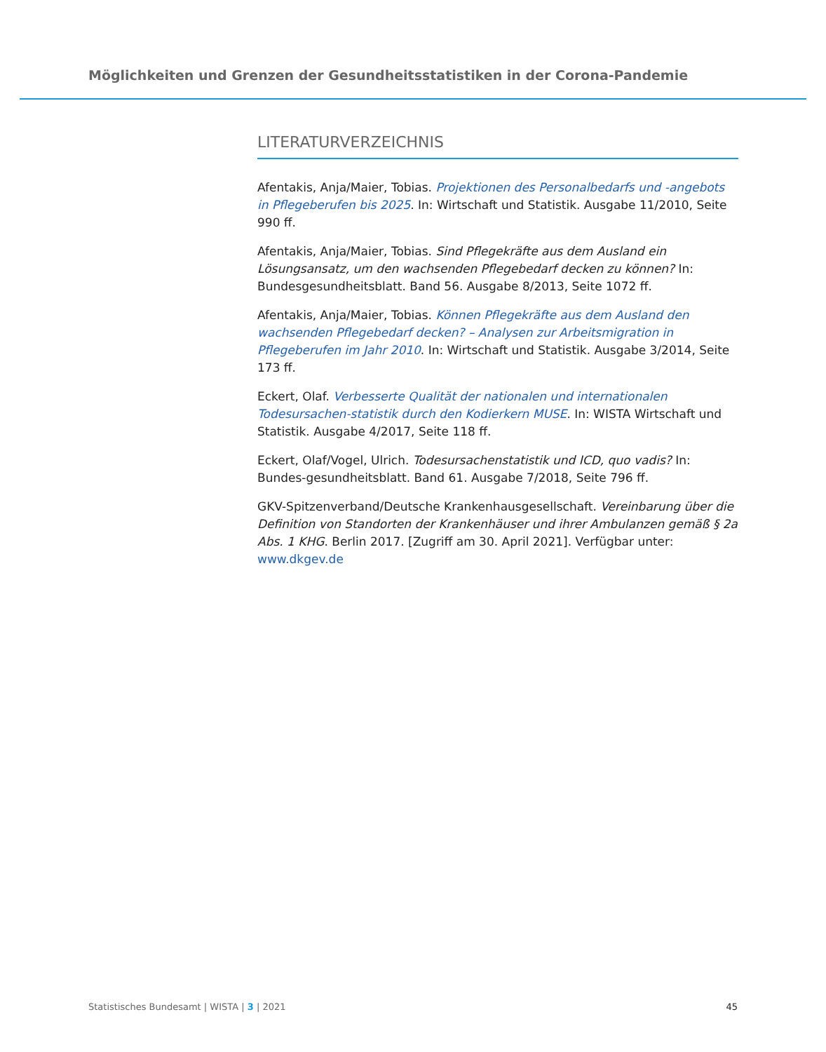Möglichkeiten und Grenzen der Gesundheitsstatistiken in der Corona-Pandemie
LITERATURVERZEICHNIS
Afentakis, Anja/Maier, Tobias. Projektionen des Personalbedarfs und -angebots in Pflegeberufen bis 2025. In: Wirtschaft und Statistik. Ausgabe 11/2010, Seite 990 ff.
Afentakis, Anja/Maier, Tobias. Sind Pflegekräfte aus dem Ausland ein Lösungsansatz, um den wachsenden Pflegebedarf decken zu können? In: Bundesgesundheitsblatt. Band 56. Ausgabe 8/2013, Seite 1072 ff.
Afentakis, Anja/Maier, Tobias. Können Pflegekräfte aus dem Ausland den wachsenden Pflegebedarf decken? – Analysen zur Arbeitsmigration in Pflegeberufen im Jahr 2010. In: Wirtschaft und Statistik. Ausgabe 3/2014, Seite 173 ff.
Eckert, Olaf. Verbesserte Qualität der nationalen und internationalen Todesursachen-statistik durch den Kodierkern MUSE. In: WISTA Wirtschaft und Statistik. Ausgabe 4/2017, Seite 118 ff.
Eckert, Olaf/Vogel, Ulrich. Todesursachenstatistik und ICD, quo vadis? In: Bundes-gesundheitsblatt. Band 61. Ausgabe 7/2018, Seite 796 ff.
GKV-Spitzenverband/Deutsche Krankenhausgesellschaft. Vereinbarung über die Definition von Standorten der Krankenhäuser und ihrer Ambulanzen gemäß § 2a Abs. 1 KHG. Berlin 2017. [Zugriff am 30. April 2021]. Verfügbar unter: www.dkgev.de
Statistisches Bundesamt | WISTA | 3 | 2021 45